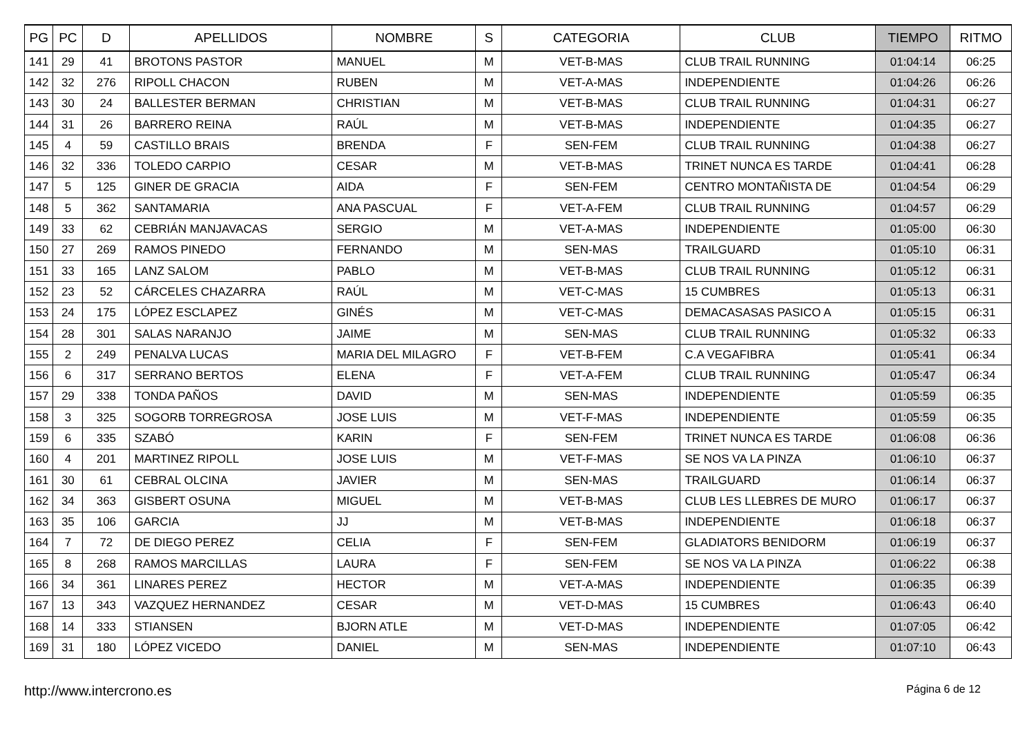| PG | PC | D | APELLIDOS | NOMBRE | S | CATEGORIA | CLUB | TIEMPO | RITMO |
| --- | --- | --- | --- | --- | --- | --- | --- | --- | --- |
| 141 | 29 | 41 | BROTONS PASTOR | MANUEL | M | VET-B-MAS | CLUB TRAIL RUNNING | 01:04:14 | 06:25 |
| 142 | 32 | 276 | RIPOLL CHACON | RUBEN | M | VET-A-MAS | INDEPENDIENTE | 01:04:26 | 06:26 |
| 143 | 30 | 24 | BALLESTER BERMAN | CHRISTIAN | M | VET-B-MAS | CLUB TRAIL RUNNING | 01:04:31 | 06:27 |
| 144 | 31 | 26 | BARRERO REINA | RAÚL | M | VET-B-MAS | INDEPENDIENTE | 01:04:35 | 06:27 |
| 145 | 4 | 59 | CASTILLO BRAIS | BRENDA | F | SEN-FEM | CLUB TRAIL RUNNING | 01:04:38 | 06:27 |
| 146 | 32 | 336 | TOLEDO CARPIO | CESAR | M | VET-B-MAS | TRINET NUNCA ES TARDE | 01:04:41 | 06:28 |
| 147 | 5 | 125 | GINER DE GRACIA | AIDA | F | SEN-FEM | CENTRO MONTAÑISTA DE | 01:04:54 | 06:29 |
| 148 | 5 | 362 | SANTAMARIA | ANA PASCUAL | F | VET-A-FEM | CLUB TRAIL RUNNING | 01:04:57 | 06:29 |
| 149 | 33 | 62 | CEBRIÁN MANJAVACAS | SERGIO | M | VET-A-MAS | INDEPENDIENTE | 01:05:00 | 06:30 |
| 150 | 27 | 269 | RAMOS PINEDO | FERNANDO | M | SEN-MAS | TRAILGUARD | 01:05:10 | 06:31 |
| 151 | 33 | 165 | LANZ SALOM | PABLO | M | VET-B-MAS | CLUB TRAIL RUNNING | 01:05:12 | 06:31 |
| 152 | 23 | 52 | CÁRCELES CHAZARRA | RAÚL | M | VET-C-MAS | 15 CUMBRES | 01:05:13 | 06:31 |
| 153 | 24 | 175 | LÓPEZ ESCLAPEZ | GINÉS | M | VET-C-MAS | DEMACASASAS PASICO A | 01:05:15 | 06:31 |
| 154 | 28 | 301 | SALAS NARANJO | JAIME | M | SEN-MAS | CLUB TRAIL RUNNING | 01:05:32 | 06:33 |
| 155 | 2 | 249 | PENALVA LUCAS | MARIA DEL MILAGRO | F | VET-B-FEM | C.A VEGAFIBRA | 01:05:41 | 06:34 |
| 156 | 6 | 317 | SERRANO BERTOS | ELENA | F | VET-A-FEM | CLUB TRAIL RUNNING | 01:05:47 | 06:34 |
| 157 | 29 | 338 | TONDA PAÑOS | DAVID | M | SEN-MAS | INDEPENDIENTE | 01:05:59 | 06:35 |
| 158 | 3 | 325 | SOGORB TORREGROSA | JOSE LUIS | M | VET-F-MAS | INDEPENDIENTE | 01:05:59 | 06:35 |
| 159 | 6 | 335 | SZABÓ | KARIN | F | SEN-FEM | TRINET NUNCA ES TARDE | 01:06:08 | 06:36 |
| 160 | 4 | 201 | MARTINEZ RIPOLL | JOSE LUIS | M | VET-F-MAS | SE NOS VA LA PINZA | 01:06:10 | 06:37 |
| 161 | 30 | 61 | CEBRAL OLCINA | JAVIER | M | SEN-MAS | TRAILGUARD | 01:06:14 | 06:37 |
| 162 | 34 | 363 | GISBERT OSUNA | MIGUEL | M | VET-B-MAS | CLUB LES LLEBRES DE MURO | 01:06:17 | 06:37 |
| 163 | 35 | 106 | GARCIA | JJ | M | VET-B-MAS | INDEPENDIENTE | 01:06:18 | 06:37 |
| 164 | 7 | 72 | DE DIEGO PEREZ | CELIA | F | SEN-FEM | GLADIATORS BENIDORM | 01:06:19 | 06:37 |
| 165 | 8 | 268 | RAMOS MARCILLAS | LAURA | F | SEN-FEM | SE NOS VA LA PINZA | 01:06:22 | 06:38 |
| 166 | 34 | 361 | LINARES PEREZ | HECTOR | M | VET-A-MAS | INDEPENDIENTE | 01:06:35 | 06:39 |
| 167 | 13 | 343 | VAZQUEZ HERNANDEZ | CESAR | M | VET-D-MAS | 15 CUMBRES | 01:06:43 | 06:40 |
| 168 | 14 | 333 | STIANSEN | BJORN ATLE | M | VET-D-MAS | INDEPENDIENTE | 01:07:05 | 06:42 |
| 169 | 31 | 180 | LÓPEZ VICEDO | DANIEL | M | SEN-MAS | INDEPENDIENTE | 01:07:10 | 06:43 |
http://www.intercrono.es Página 6 de 12